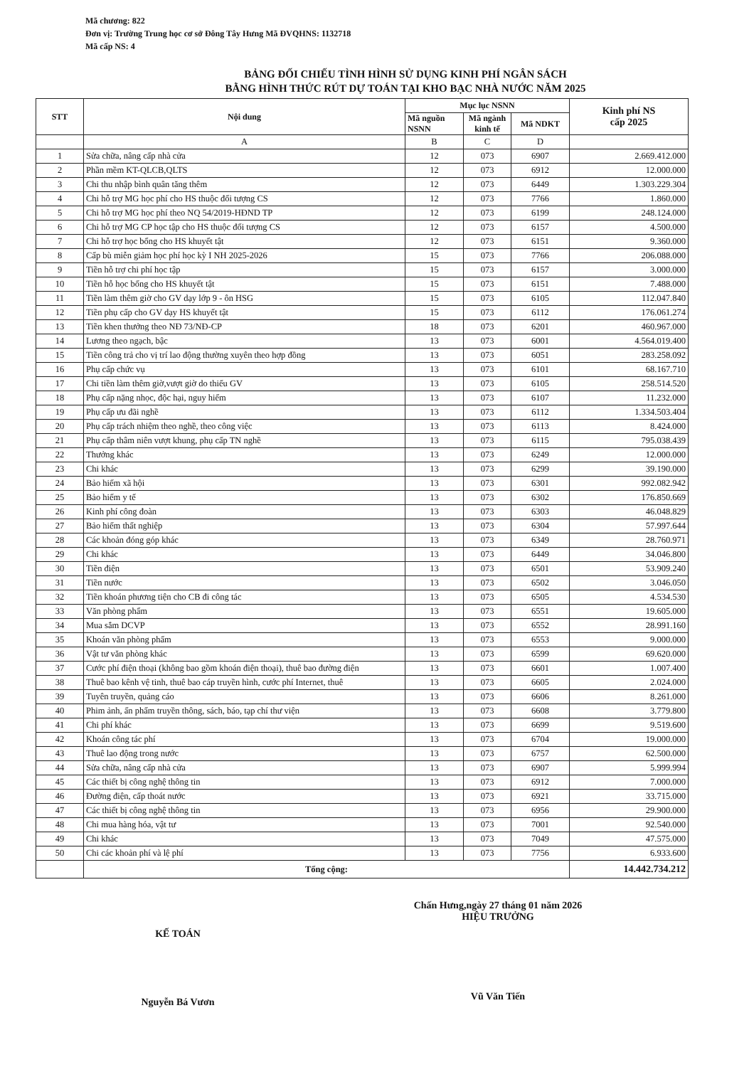Mã chương: 822
Đơn vị: Trường Trung học cơ sở Đông Tây Hưng Mã ĐVQHNS: 1132718
Mã cấp NS: 4
BẢNG ĐỐI CHIẾU TÌNH HÌNH SỬ DỤNG KINH PHÍ NGÂN SÁCH
BẰNG HÌNH THỨC RÚT DỰ TOÁN TẠI KHO BẠC NHÀ NƯỚC NĂM 2025
| STT | Nội dung | Mục lục NSNN | | | Kinh phí NS cấp 2025 |
| --- | --- | --- | --- | --- | --- |
| | | Mã nguồn NSNN | Mã ngành kinh tế | Mã NDKT | |
| | A | B | C | D | |
| 1 | Sửa chữa, nâng cấp nhà cửa | 12 | 073 | 6907 | 2.669.412.000 |
| 2 | Phần mềm KT-QLCB,QLTS | 12 | 073 | 6912 | 12.000.000 |
| 3 | Chi thu nhập bình quân tăng thêm | 12 | 073 | 6449 | 1.303.229.304 |
| 4 | Chi hỗ trợ MG học phí cho HS thuộc đối tượng CS | 12 | 073 | 7766 | 1.860.000 |
| 5 | Chi hỗ trợ MG học phí theo NQ 54/2019-HĐND TP | 12 | 073 | 6199 | 248.124.000 |
| 6 | Chi hỗ trợ MG CP học tập cho HS thuộc đối tượng CS | 12 | 073 | 6157 | 4.500.000 |
| 7 | Chi hỗ trợ học bổng cho HS khuyết tật | 12 | 073 | 6151 | 9.360.000 |
| 8 | Cấp bù miễn giảm học phí học kỳ I NH 2025-2026 | 15 | 073 | 7766 | 206.088.000 |
| 9 | Tiền hỗ trợ chi phí học tập | 15 | 073 | 6157 | 3.000.000 |
| 10 | Tiền hỗ học bổng cho HS khuyết tật | 15 | 073 | 6151 | 7.488.000 |
| 11 | Tiền làm thêm giờ cho GV dạy lớp 9 - ôn HSG | 15 | 073 | 6105 | 112.047.840 |
| 12 | Tiền phụ cấp cho GV dạy HS khuyết tật | 15 | 073 | 6112 | 176.061.274 |
| 13 | Tiền khen thưởng theo NĐ 73/NĐ-CP | 18 | 073 | 6201 | 460.967.000 |
| 14 | Lương theo ngạch, bậc | 13 | 073 | 6001 | 4.564.019.400 |
| 15 | Tiền công trả cho vị trí lao động thường xuyên theo hợp đồng | 13 | 073 | 6051 | 283.258.092 |
| 16 | Phụ cấp chức vụ | 13 | 073 | 6101 | 68.167.710 |
| 17 | Chi tiền làm thêm giờ,vượt giờ do thiếu GV | 13 | 073 | 6105 | 258.514.520 |
| 18 | Phụ cấp nặng nhọc, độc hại, nguy hiểm | 13 | 073 | 6107 | 11.232.000 |
| 19 | Phụ cấp ưu đãi nghề | 13 | 073 | 6112 | 1.334.503.404 |
| 20 | Phụ cấp trách nhiệm theo nghề, theo công việc | 13 | 073 | 6113 | 8.424.000 |
| 21 | Phụ cấp thâm niên vượt khung, phụ cấp TN nghề | 13 | 073 | 6115 | 795.038.439 |
| 22 | Thưởng khác | 13 | 073 | 6249 | 12.000.000 |
| 23 | Chi khác | 13 | 073 | 6299 | 39.190.000 |
| 24 | Bảo hiểm xã hội | 13 | 073 | 6301 | 992.082.942 |
| 25 | Bảo hiểm y tế | 13 | 073 | 6302 | 176.850.669 |
| 26 | Kinh phí công đoàn | 13 | 073 | 6303 | 46.048.829 |
| 27 | Bảo hiểm thất nghiệp | 13 | 073 | 6304 | 57.997.644 |
| 28 | Các khoản đóng góp khác | 13 | 073 | 6349 | 28.760.971 |
| 29 | Chi khác | 13 | 073 | 6449 | 34.046.800 |
| 30 | Tiền điện | 13 | 073 | 6501 | 53.909.240 |
| 31 | Tiền nước | 13 | 073 | 6502 | 3.046.050 |
| 32 | Tiền khoán phương tiện cho CB đi công tác | 13 | 073 | 6505 | 4.534.530 |
| 33 | Văn phòng phẩm | 13 | 073 | 6551 | 19.605.000 |
| 34 | Mua sắm DCVP | 13 | 073 | 6552 | 28.991.160 |
| 35 | Khoán văn phòng phẩm | 13 | 073 | 6553 | 9.000.000 |
| 36 | Vật tư văn phòng khác | 13 | 073 | 6599 | 69.620.000 |
| 37 | Cước phí điện thoại (không bao gồm khoán điện thoại), thuê bao đường điện | 13 | 073 | 6601 | 1.007.400 |
| 38 | Thuê bao kênh vệ tinh, thuê bao cáp truyền hình, cước phí Internet, thuê | 13 | 073 | 6605 | 2.024.000 |
| 39 | Tuyên truyền, quảng cáo | 13 | 073 | 6606 | 8.261.000 |
| 40 | Phim ảnh, ấn phẩm truyền thông, sách, báo, tạp chí thư viện | 13 | 073 | 6608 | 3.779.800 |
| 41 | Chi phí khác | 13 | 073 | 6699 | 9.519.600 |
| 42 | Khoán công tác phí | 13 | 073 | 6704 | 19.000.000 |
| 43 | Thuê lao động trong nước | 13 | 073 | 6757 | 62.500.000 |
| 44 | Sửa chữa, nâng cấp nhà cửa | 13 | 073 | 6907 | 5.999.994 |
| 45 | Các thiết bị công nghệ thông tin | 13 | 073 | 6912 | 7.000.000 |
| 46 | Đường điện, cấp thoát nước | 13 | 073 | 6921 | 33.715.000 |
| 47 | Các thiết bị công nghệ thông tin | 13 | 073 | 6956 | 29.900.000 |
| 48 | Chi mua hàng hóa, vật tư | 13 | 073 | 7001 | 92.540.000 |
| 49 | Chi khác | 13 | 073 | 7049 | 47.575.000 |
| 50 | Chi các khoản phí và lệ phí | 13 | 073 | 7756 | 6.933.600 |
| | Tổng cộng: | | | | 14.442.734.212 |
KẾ TOÁN
Nguyễn Bá Vươn
Chấn Hưng,ngày 27 tháng 01 năm 2026
HIỆU TRƯỞNG
Vũ Văn Tiến